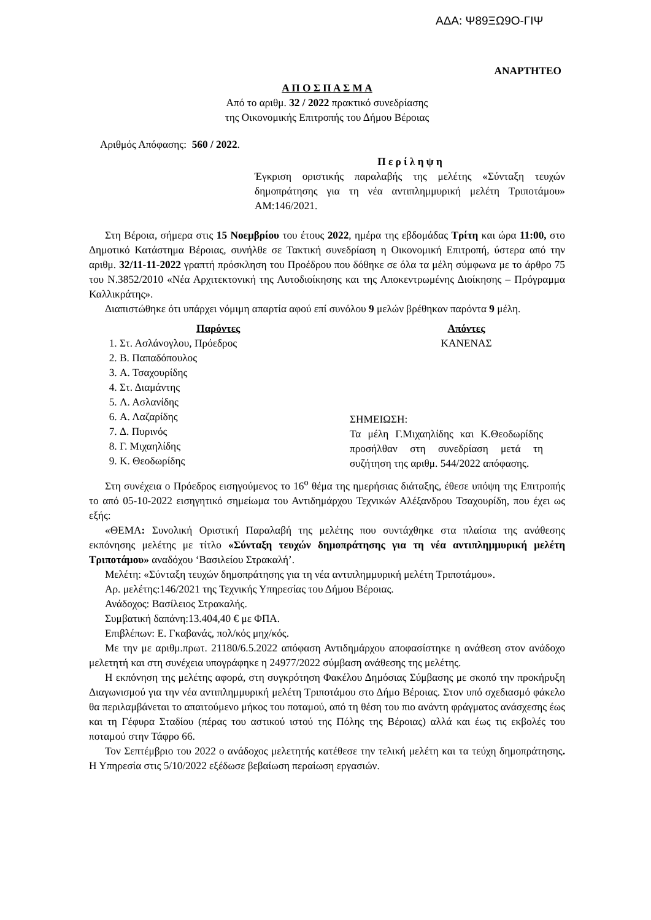ΑΔΑ: Ψ89ΞΩ9Ο-ΓΙΨ
ΑΝΑΡΤΗΤΕΟ
Α Π Ο Σ Π Α Σ Μ Α
Από το αριθμ. 32 / 2022 πρακτικό συνεδρίασης
της Οικονομικής Επιτροπής του Δήμου Βέροιας
Αριθμός Απόφασης: 560 / 2022.
Π ε ρ ί λ η ψ η
Έγκριση οριστικής παραλαβής της μελέτης «Σύνταξη τευχών δημοπράτησης για τη νέα αντιπλημμυρική μελέτη Τριποτάμου» ΑΜ:146/2021.
Στη Βέροια, σήμερα στις 15 Νοεμβρίου του έτους 2022, ημέρα της εβδομάδας Τρίτη και ώρα 11:00, στο Δημοτικό Κατάστημα Βέροιας, συνήλθε σε Τακτική συνεδρίαση η Οικονομική Επιτροπή, ύστερα από την αριθμ. 32/11-11-2022 γραπτή πρόσκληση του Προέδρου που δόθηκε σε όλα τα μέλη σύμφωνα με το άρθρο 75 του Ν.3852/2010 «Νέα Αρχιτεκτονική της Αυτοδιοίκησης και της Αποκεντρωμένης Διοίκησης – Πρόγραμμα Καλλικράτης».
Διαπιστώθηκε ότι υπάρχει νόμιμη απαρτία αφού επί συνόλου 9 μελών βρέθηκαν παρόντα 9 μέλη.
Παρόντες
1. Στ. Ασλάνογλου, Πρόεδρος
2. Β. Παπαδόπουλος
3. Α. Τσαχουρίδης
4. Στ. Διαμάντης
5. Λ. Ασλανίδης
6. Α. Λαζαρίδης
7. Δ. Πυρινός
8. Γ. Μιχαηλίδης
9. Κ. Θεοδωρίδης
Απόντες
ΚΑΝΕΝΑΣ
ΣΗΜΕΙΩΣΗ:
Τα μέλη Γ.Μιχαηλίδης και Κ.Θεοδωρίδης προσήλθαν στη συνεδρίαση μετά τη συζήτηση της αριθμ. 544/2022 απόφασης.
Στη συνέχεια ο Πρόεδρος εισηγούμενος το 16<sup>ο</sup> θέμα της ημερήσιας διάταξης, έθεσε υπόψη της Επιτροπής το από 05-10-2022 εισηγητικό σημείωμα του Αντιδημάρχου Τεχνικών Αλέξανδρου Τσαχουρίδη, που έχει ως εξής:
«ΘΕΜΑ: Συνολική Οριστική Παραλαβή της μελέτης που συντάχθηκε στα πλαίσια της ανάθεσης εκπόνησης μελέτης με τίτλο «Σύνταξη τευχών δημοπράτησης για τη νέα αντιπλημμυρική μελέτη Τριποτάμου» αναδόχου ‘Βασιλείου Στρακαλή’.
Μελέτη: «Σύνταξη τευχών δημοπράτησης για τη νέα αντιπλημμυρική μελέτη Τριποτάμου».
Αρ. μελέτης:146/2021 της Τεχνικής Υπηρεσίας του Δήμου Βέροιας.
Ανάδοχος: Βασίλειος Στρακαλής.
Συμβατική δαπάνη:13.404,40 € με ΦΠΑ.
Επιβλέπων: Ε. Γκαβανάς, πολ/κός μηχ/κός.
Με την με αριθμ.πρωτ. 21180/6.5.2022 απόφαση Αντιδημάρχου αποφασίστηκε η ανάθεση στον ανάδοχο μελετητή και στη συνέχεια υπογράφηκε η 24977/2022 σύμβαση ανάθεσης της μελέτης.
Η εκπόνηση της μελέτης αφορά, στη συγκρότηση Φακέλου Δημόσιας Σύμβασης με σκοπό την προκήρυξη Διαγωνισμού για την νέα αντιπλημμυρική μελέτη Τριποτάμου στο Δήμο Βέροιας. Στον υπό σχεδιασμό φάκελο θα περιλαμβάνεται το απαιτούμενο μήκος του ποταμού, από τη θέση του πιο ανάντη φράγματος ανάσχεσης έως και τη Γέφυρα Σταδίου (πέρας του αστικού ιστού της Πόλης της Βέροιας) αλλά και έως τις εκβολές του ποταμού στην Τάφρο 66.
Τον Σεπτέμβριο του 2022 ο ανάδοχος μελετητής κατέθεσε την τελική μελέτη και τα τεύχη δημοπράτησης. Η Υπηρεσία στις 5/10/2022 εξέδωσε βεβαίωση περαίωση εργασιών.